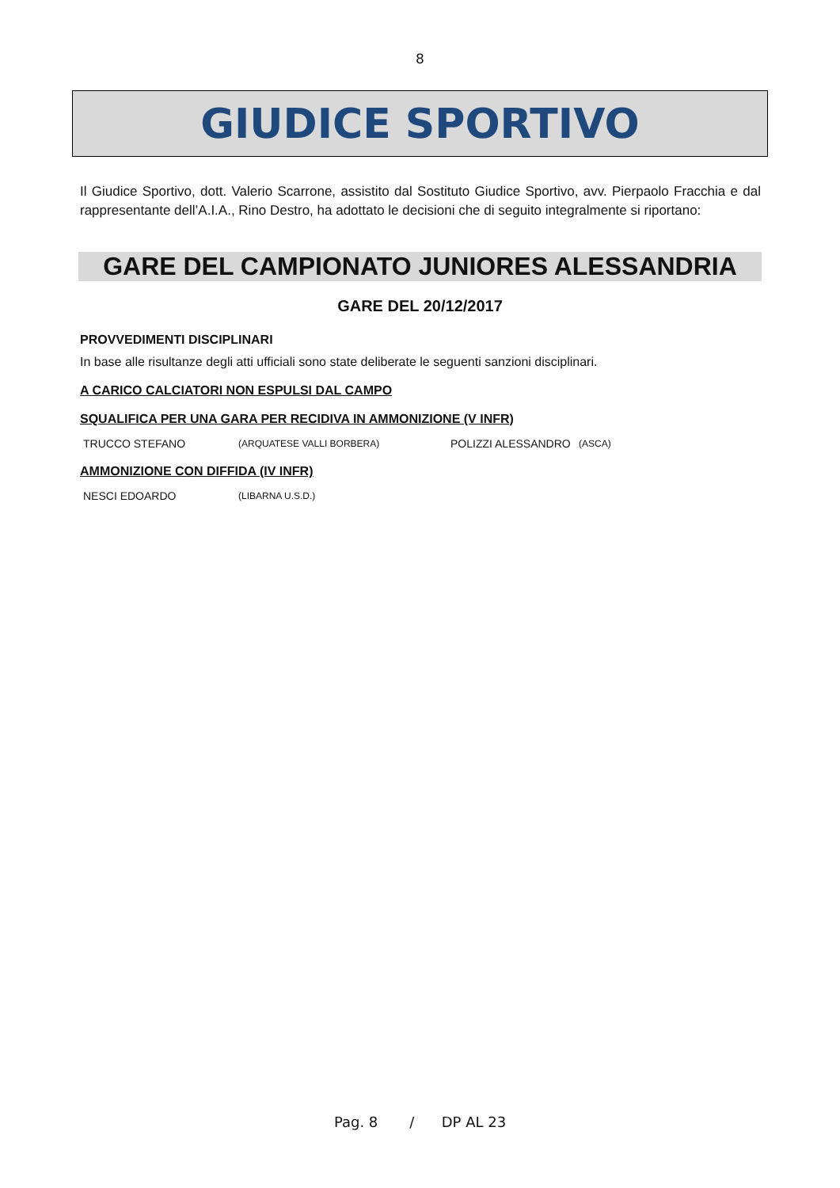8
GIUDICE SPORTIVO
Il Giudice Sportivo, dott. Valerio Scarrone, assistito dal Sostituto Giudice Sportivo, avv. Pierpaolo Fracchia e dal rappresentante dell’A.I.A., Rino Destro, ha adottato le decisioni che di seguito integralmente si riportano:
GARE DEL CAMPIONATO JUNIORES ALESSANDRIA
GARE DEL 20/12/2017
PROVVEDIMENTI DISCIPLINARI
In base alle risultanze degli atti ufficiali sono state deliberate le seguenti sanzioni disciplinari.
A CARICO CALCIATORI NON ESPULSI DAL CAMPO
SQUALIFICA PER UNA GARA PER RECIDIVA IN AMMONIZIONE (V INFR)
| TRUCCO STEFANO | (ARQUATESE VALLI BORBERA) | POLIZZI ALESSANDRO | (ASCA) |
AMMONIZIONE CON DIFFIDA (IV INFR)
| NESCI EDOARDO | (LIBARNA U.S.D.) |
Pag. 8 / DP AL 23